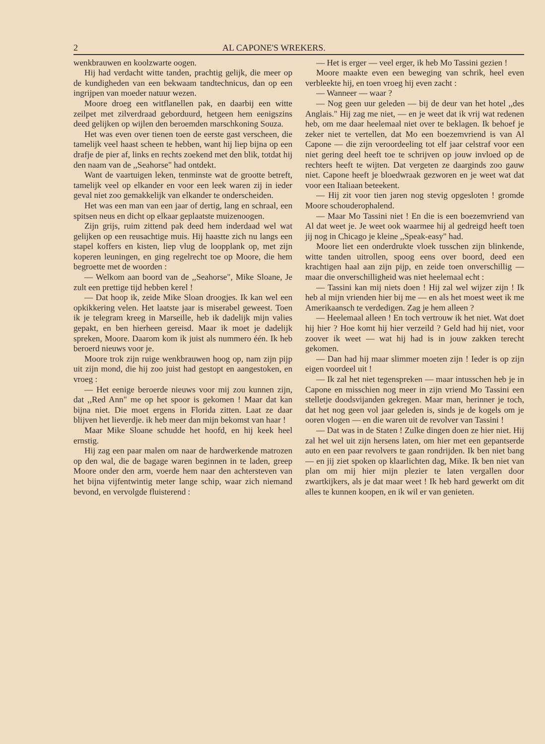2 AL CAPONE'S WREKERS.
wenkbrauwen en koolzwarte oogen.
Hij had verdacht witte tanden, prachtig gelijk, die meer op de kundigheden van een bekwaam tandtechnicus, dan op een ingrijpen van moeder natuur wezen.
Moore droeg een witflanellen pak, en daarbij een witte zeilpet met zilverdraad geborduurd, hetgeen hem eenigszins deed gelijken op wijlen den beroemden marschkoning Souza.
Het was even over tienen toen de eerste gast verscheen, die tamelijk veel haast scheen te hebben, want hij liep bijna op een drafje de pier af, links en rechts zoekend met den blik, totdat hij den naam van de ,,Seahorse" had ontdekt.
Want de vaartuigen leken, tenminste wat de grootte betreft, tamelijk veel op elkander en voor een leek waren zij in ieder geval niet zoo gemakkelijk van elkander te onderscheiden.
Het was een man van een jaar of dertig, lang en schraal, een spitsen neus en dicht op elkaar geplaatste muizenoogen.
Zijn grijs, ruim zittend pak deed hem inderdaad wel wat gelijken op een reusachtige muis. Hij haastte zich nu langs een stapel koffers en kisten, liep vlug de loopplank op, met zijn koperen leuningen, en ging regelrecht toe op Moore, die hem begroette met de woorden :
— Welkom aan boord van de ,,Seahorse", Mike Sloane, Je zult een prettige tijd hebben kerel !
— Dat hoop ik, zeide Mike Sloan droogjes. Ik kan wel een opkikkering velen. Het laatste jaar is miserabel geweest. Toen ik je telegram kreeg in Marseille, heb ik dadelijk mijn valies gepakt, en ben hierheen gereisd. Maar ik moet je dadelijk spreken, Moore. Daarom kom ik juist als nummero één. Ik heb beroerd nieuws voor je.
Moore trok zijn ruige wenkbrauwen hoog op, nam zijn pijp uit zijn mond, die hij zoo juist had gestopt en aangestoken, en vroeg :
— Het eenige beroerde nieuws voor mij zou kunnen zijn, dat ,,Red Ann" me op het spoor is gekomen ! Maar dat kan bijna niet. Die moet ergens in Florida zitten. Laat ze daar blijven het lieverdje. ik heb meer dan mijn bekomst van haar !
Maar Mike Sloane schudde het hoofd, en hij keek heel ernstig.
Hij zag een paar malen om naar de hardwerkende matrozen op den wal, die de bagage waren beginnen in te laden, greep Moore onder den arm, voerde hem naar den achtersteven van het bijna vijfentwintig meter lange schip, waar zich niemand bevond, en vervolgde fluisterend :
— Het is erger — veel erger, ik heb Mo Tassini gezien !
Moore maakte even een beweging van schrik, heel even verbleekte hij, en toen vroeg hij even zacht :
— Wanneer — waar ?
— Nog geen uur geleden — bij de deur van het hotel ,,des Anglais." Hij zag me niet, — en je weet dat ik vrij wat redenen heb, om me daar heelemaal niet over te beklagen. Ik behoef je zeker niet te vertellen, dat Mo een boezemvriend is van Al Capone — die zijn veroordeeling tot elf jaar celstraf voor een niet gering deel heeft toe te schrijven op jouw invloed op de rechters heeft te wijten. Dat vergeten ze daarginds zoo gauw niet. Capone heeft je bloedwraak gezworen en je weet wat dat voor een Italiaan beteekent.
— Hij zit voor tien jaren nog stevig opgesloten ! gromde Moore schouderophalend.
— Maar Mo Tassini niet ! En die is een boezemvriend van Al dat weet je. Je weet ook waarmee hij al gedreigd heeft toen jij nog in Chicago je kleine ,,Speak-easy" had.
Moore liet een onderdrukte vloek tusschen zijn blinkende, witte tanden uitrollen, spoog eens over boord, deed een krachtigen haal aan zijn pijp, en zeide toen onverschillig — maar die onverschilligheid was niet heelemaal echt :
— Tassini kan mij niets doen ! Hij zal wel wijzer zijn ! Ik heb al mijn vrienden hier bij me — en als het moest weet ik me Amerikaansch te verdedigen. Zag je hem alleen ?
— Heelemaal alleen ! En toch vertrouw ik het niet. Wat doet hij hier ? Hoe komt hij hier verzeild ? Geld had hij niet, voor zoover ik weet — wat hij had is in jouw zakken terecht gekomen.
— Dan had hij maar slimmer moeten zijn ! Ieder is op zijn eigen voordeel uit !
— Ik zal het niet tegenspreken — maar intusschen heb je in Capone en misschien nog meer in zijn vriend Mo Tassini een stelletje doodsvijanden gekregen. Maar man, herinner je toch, dat het nog geen vol jaar geleden is, sinds je de kogels om je ooren vlogen — en die waren uit de revolver van Tassini !
— Dat was in de Staten ! Zulke dingen doen ze hier niet. Hij zal het wel uit zijn hersens laten, om hier met een gepantserde auto en een paar revolvers te gaan rondrijden. Ik ben niet bang — en jij ziet spoken op klaarlichten dag, Mike. Ik ben niet van plan om mij hier mijn plezier te laten vergallen door zwartkijkers, als je dat maar weet ! Ik heb hard gewerkt om dit alles te kunnen koopen, en ik wil er van genieten.